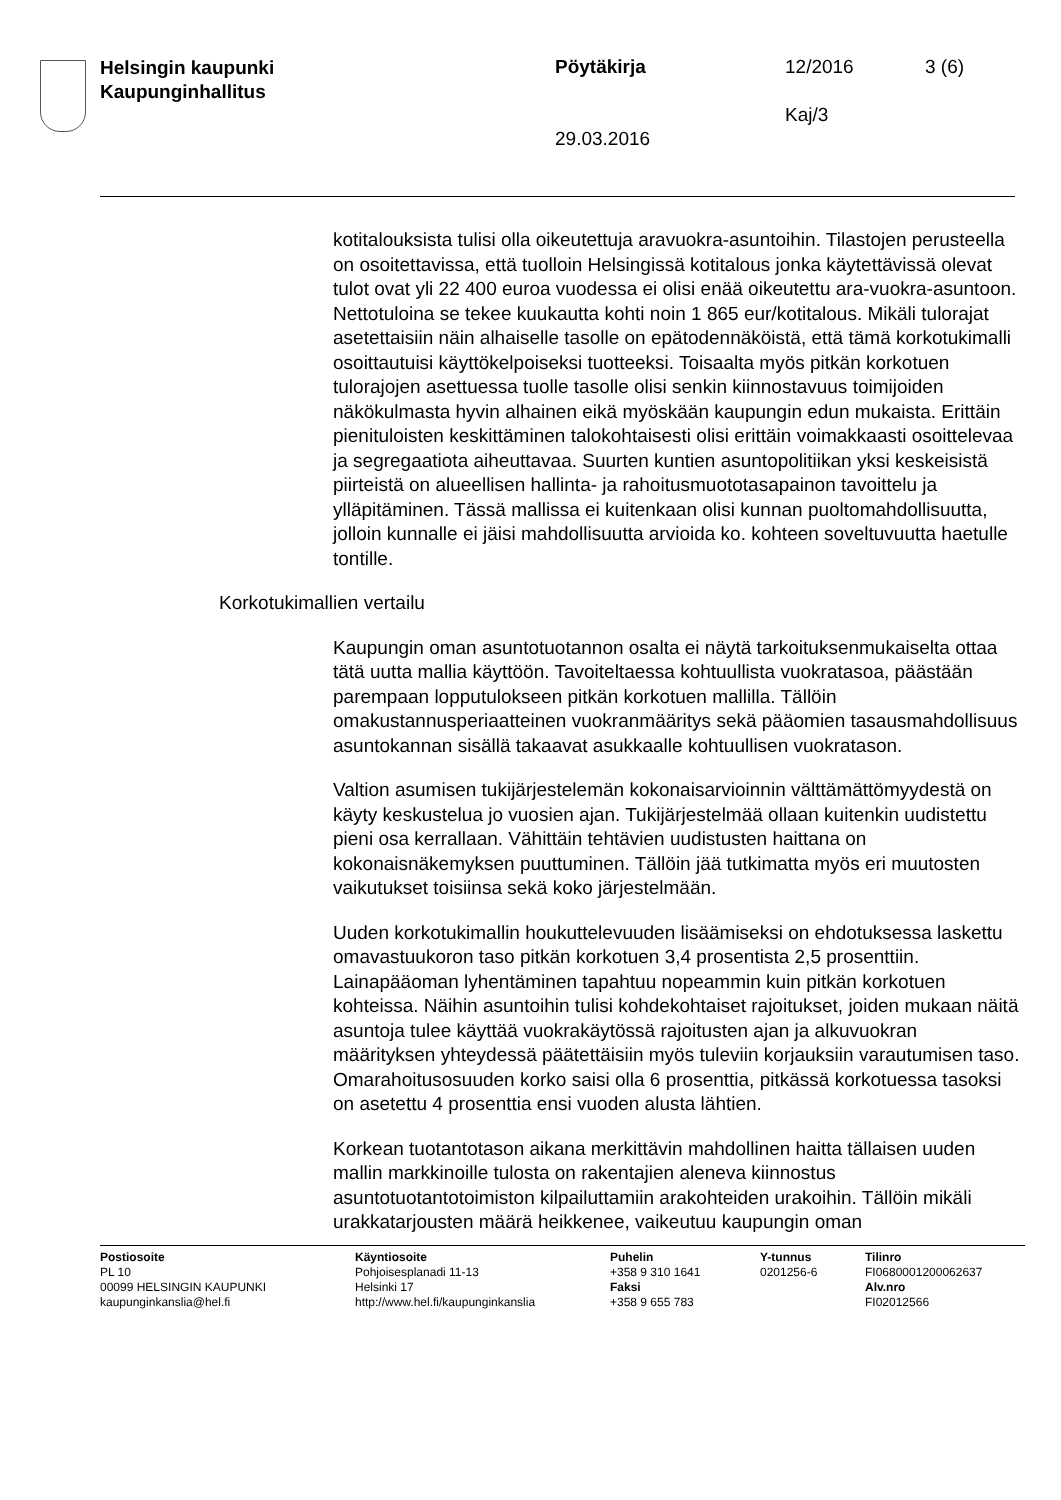Helsingin kaupunki
Kaupunginhallitus
Pöytäkirja 12/2016 3 (6)
Kaj/3
29.03.2016
kotitalouksista tulisi olla oikeutettuja aravuokra-asuntoihin. Tilastojen perusteella on osoitettavissa, että tuolloin Helsingissä kotitalous jonka käytettävissä olevat tulot ovat yli 22 400 euroa vuodessa ei olisi enää oikeutettu ara-vuokra-asuntoon. Nettotuloina se tekee kuukautta kohti noin 1 865 eur/kotitalous. Mikäli tulorajat asetettaisiin näin alhaiselle tasolle on epätodennäköistä, että tämä korkotukimalli osoittautuisi käyttökelpoiseksi tuotteeksi. Toisaalta myös pitkän korkotuen tulorajojen asettuessa tuolle tasolle olisi senkin kiinnostavuus toimijoiden näkökulmasta hyvin alhainen eikä myöskään kaupungin edun mukaista. Erittäin pienituloisten keskittäminen talokohtaisesti olisi erittäin voimakkaasti osoittelevaa ja segregaatiota aiheuttavaa. Suurten kuntien asuntopolitiikan yksi keskeisistä piirteistä on alueellisen hallinta- ja rahoitusmuototasapainon tavoittelu ja ylläpitäminen. Tässä mallissa ei kuitenkaan olisi kunnan puoltomahdollisuutta, jolloin kunnalle ei jäisi mahdollisuutta arvioida ko. kohteen soveltuvuutta haetulle tontille.
Korkotukimallien vertailu
Kaupungin oman asuntotuotannon osalta ei näytä tarkoituksenmukaiselta ottaa tätä uutta mallia käyttöön. Tavoiteltaessa kohtuullista vuokratasoa, päästään parempaan lopputulokseen pitkän korkotuen mallilla. Tällöin omakustannusperiaatteinen vuokranmääritys sekä pääomien tasausmahdollisuus asuntokannan sisällä takaavat asukkaalle kohtuullisen vuokratason.
Valtion asumisen tukijärjestelemän kokonaisarvioinnin välttämättömyydestä on käyty keskustelua jo vuosien ajan. Tukijärjestelmää ollaan kuitenkin uudistettu pieni osa kerrallaan. Vähittäin tehtävien uudistusten haittana on kokonaisnäkemyksen puuttuminen. Tällöin jää tutkimatta myös eri muutosten vaikutukset toisiinsa sekä koko järjestelmään.
Uuden korkotukimallin houkuttelevuuden lisäämiseksi on ehdotuksessa laskettu omavastuukoron taso pitkän korkotuen 3,4 prosentista 2,5 prosenttiin. Lainapääoman lyhentäminen tapahtuu nopeammin kuin pitkän korkotuen kohteissa. Näihin asuntoihin tulisi kohdekohtaiset rajoitukset, joiden mukaan näitä asuntoja tulee käyttää vuokrakäytössä rajoitusten ajan ja alkuvuokran määrityksen yhteydessä päätettäisiin myös tuleviin korjauksiin varautumisen taso. Omarahoitusosuuden korko saisi olla 6 prosenttia, pitkässä korkotuessa tasoksi on asetettu 4 prosenttia ensi vuoden alusta lähtien.
Korkean tuotantotason aikana merkittävin mahdollinen haitta tällaisen uuden mallin markkinoille tulosta on rakentajien aleneva kiinnostus asuntotuotantotoimiston kilpailuttamiin arakohteiden urakoihin. Tällöin mikäli urakkatarjousten määrä heikkenee, vaikeutuu kaupungin oman
Postiosoite
PL 10
00099 HELSINGIN KAUPUNKI
kaupunginkanslia@hel.fi
Käyntiosoite
Pohjoisesplanadi 11-13
Helsinki 17
http://www.hel.fi/kaupunginkanslia
Puhelin
+358 9 310 1641
Faksi
+358 9 655 783
Y-tunnus
0201256-6
Tilinro
FI0680001200062637
Alv.nro
FI02012566